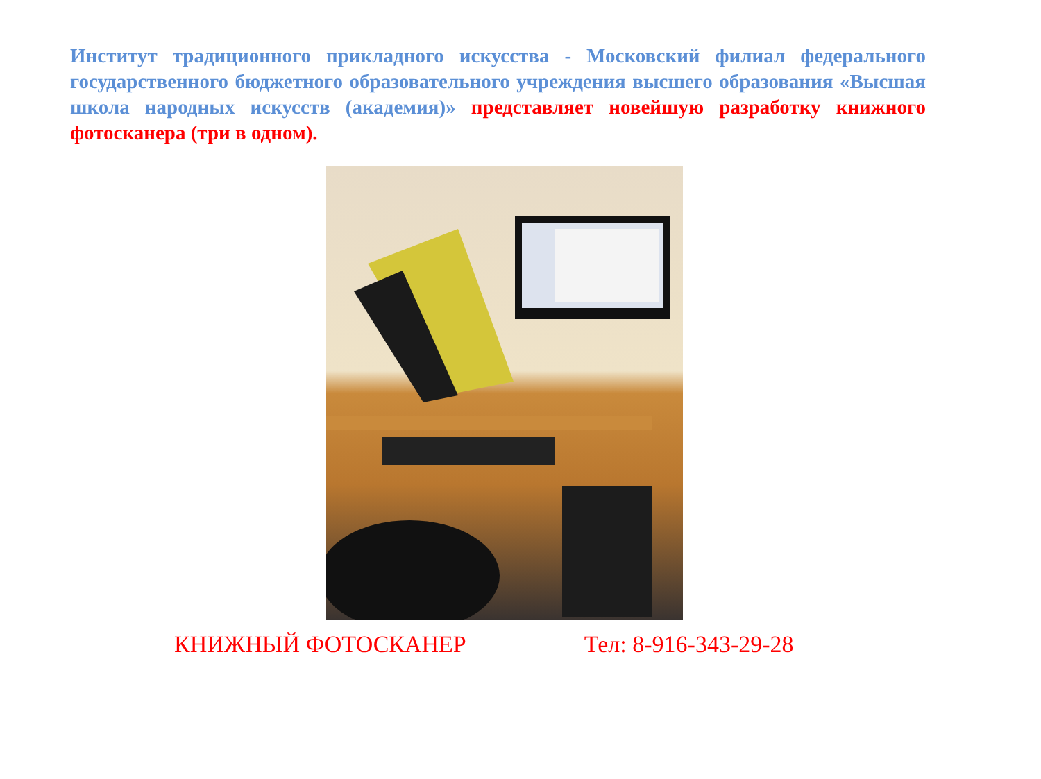Институт традиционного прикладного искусства - Московский филиал федерального государственного бюджетного образовательного учреждения высшего образования «Высшая школа народных искусств (академия)» представляет новейшую разработку книжного фотосканера (три в одном).
КНИЖНЫЙ ФОТОСКАНЕР Тел: 8-916-343-29-28